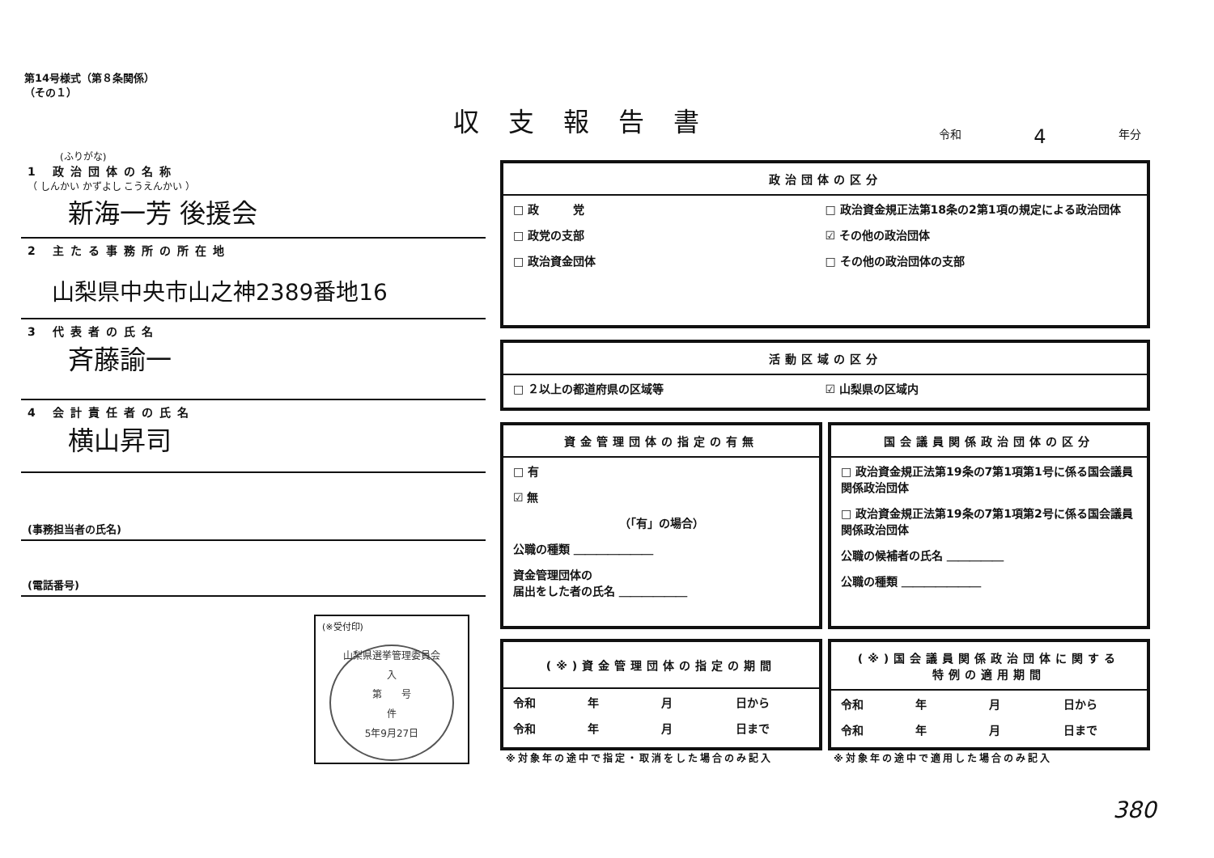第14号様式（第８条関係）
（その１）
収支報告書 令和 4 年分
(ふりがな)
1 政治団体の名称
（ しんかい かずよし こうえんかい ）
新海一芳 後援会
2 主たる事務所の所在地
山梨県中央市山之神2389番地16
3 代表者の氏名
斉藤諭一
4 会計責任者の氏名
横山昇司
(事務担当者の氏名)
(電話番号)
政治団体の区分
□ 政　　　党 □ 政治資金規正法第18条の2第1項の規定による政治団体
□ 政党の支部 ☑ その他の政治団体
□ 政治資金団体 □ その他の政治団体の支部
活動区域の区分
□ ２以上の都道府県の区域等 ☑ 山梨県の区域内
資金管理団体の指定の有無
□ 有
☑ 無
（「有」の場合）
公職の種類 ＿＿＿＿＿＿＿
資金管理団体の
届出をした者の氏名 ＿＿＿＿＿＿
国会議員関係政治団体の区分
□ 政治資金規正法第19条の7第1項第1号に係る国会議員関係政治団体
□ 政治資金規正法第19条の7第1項第2号に係る国会議員関係政治団体
公職の候補者の氏名 ＿＿＿＿＿
公職の種類 ＿＿＿＿＿＿＿
(※)資金管理団体の指定の期間
令和 年 月 日から
令和 年 月 日まで
(※)国会議員関係政治団体に関する
特例の適用期間
令和 年 月 日から
令和 年 月 日まで
※対象年の途中で指定・取消をした場合のみ記入
※対象年の途中で適用した場合のみ記入
(※受付印)
山梨県選挙管理委員会
入
第　　号
件
5年9月27日
380